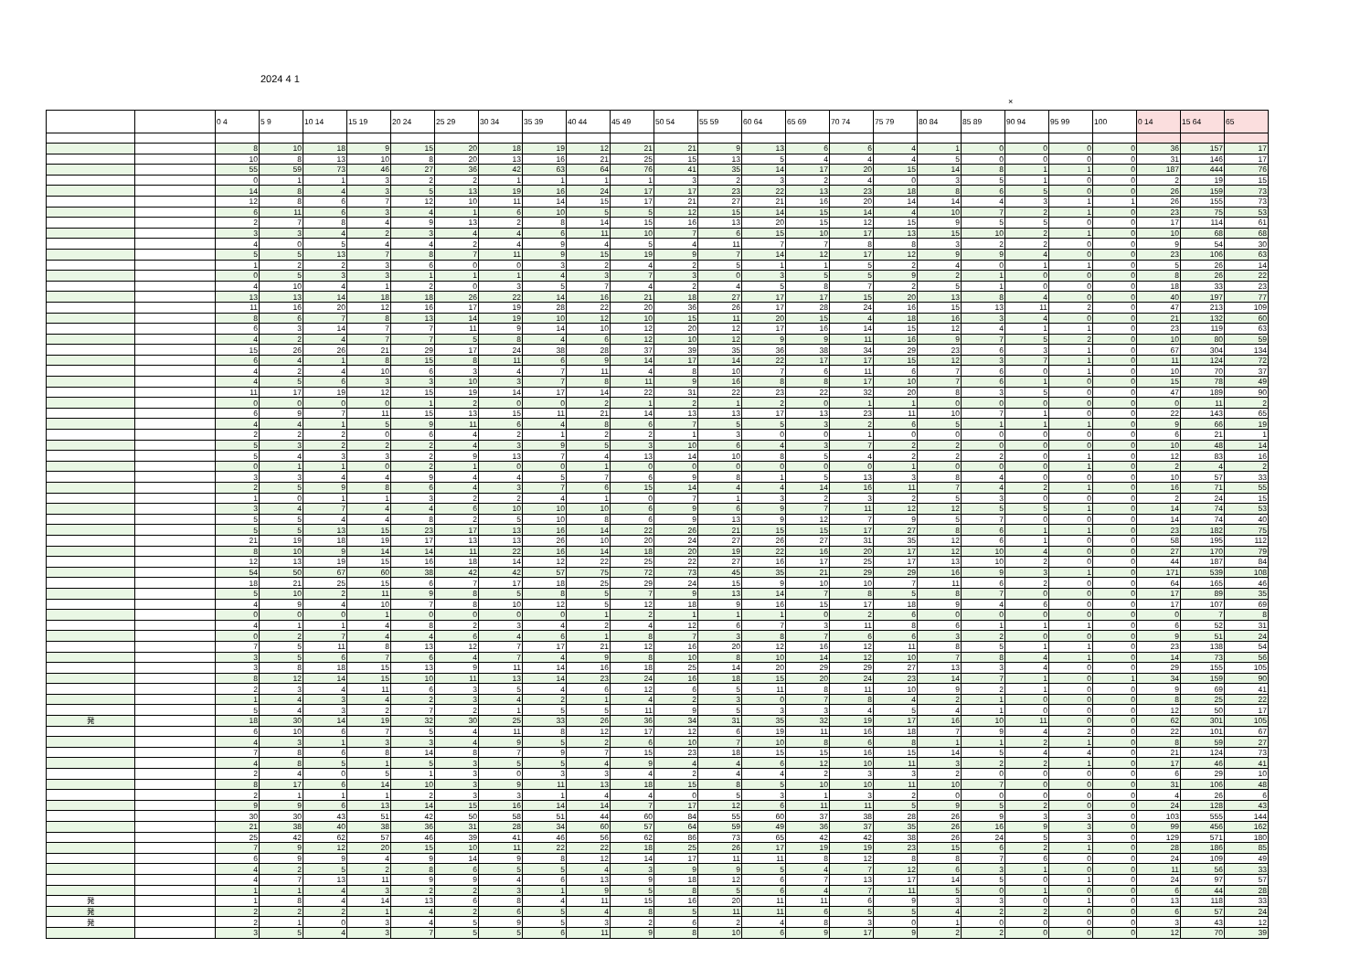2024 4 1
×
| | | 0 4 | 5 9 | 10 14 | 15 19 | 20 24 | 25 29 | 30 34 | 35 39 | 40 44 | 45 49 | 50 54 | 55 59 | 60 64 | 65 69 | 70 74 | 75 79 | 80 84 | 85 89 | 90 94 | 95 99 | 100 | 0 14 | 15 64 | 65 |
| --- | --- | --- | --- | --- | --- | --- | --- | --- | --- | --- | --- | --- | --- | --- | --- | --- | --- | --- | --- | --- | --- | --- | --- | --- | --- |
| | | 8 | 10 | 18 | 9 | 15 | 20 | 18 | 19 | 12 | 21 | 21 | 9 | 13 | 6 | 6 | 4 | 1 | 0 | 0 | 0 | 0 | 36 | 157 | 17 |
| | | 10 | 8 | 13 | 10 | 8 | 20 | 13 | 16 | 21 | 25 | 15 | 13 | 5 | 4 | 4 | 4 | 5 | 0 | 0 | 0 | 0 | 31 | 146 | 17 |
| | | 55 | 59 | 73 | 46 | 27 | 36 | 42 | 63 | 64 | 76 | 41 | 35 | 14 | 17 | 20 | 15 | 14 | 8 | 1 | 1 | 0 | 187 | 444 | 76 |
| | | 0 | 1 | 1 | 3 | 2 | 2 | 1 | 1 | 1 | 1 | 3 | 2 | 3 | 2 | 4 | 0 | 3 | 5 | 1 | 0 | 0 | 2 | 19 | 15 |
| | | 14 | 8 | 4 | 3 | 5 | 13 | 19 | 16 | 24 | 17 | 17 | 23 | 22 | 13 | 23 | 18 | 8 | 6 | 5 | 0 | 0 | 26 | 159 | 73 |
| | | 12 | 8 | 6 | 7 | 12 | 10 | 11 | 14 | 15 | 17 | 21 | 27 | 21 | 16 | 20 | 14 | 14 | 4 | 3 | 1 | 1 | 26 | 155 | 73 |
| | | 6 | 11 | 6 | 3 | 4 | 1 | 6 | 10 | 5 | 5 | 12 | 15 | 14 | 15 | 14 | 4 | 10 | 7 | 2 | 1 | 0 | 23 | 75 | 53 |
| | | 2 | 7 | 8 | 4 | 9 | 13 | 2 | 8 | 14 | 15 | 16 | 13 | 20 | 15 | 12 | 15 | 9 | 5 | 5 | 0 | 0 | 17 | 114 | 61 |
| | | 3 | 3 | 4 | 2 | 3 | 4 | 4 | 6 | 11 | 10 | 7 | 6 | 15 | 10 | 17 | 13 | 15 | 10 | 2 | 1 | 0 | 10 | 68 | 68 |
| | | 4 | 0 | 5 | 4 | 4 | 2 | 4 | 9 | 4 | 5 | 4 | 11 | 7 | 7 | 8 | 8 | 3 | 2 | 2 | 0 | 0 | 9 | 54 | 30 |
| | | 5 | 5 | 13 | 7 | 8 | 7 | 11 | 9 | 15 | 19 | 9 | 7 | 14 | 12 | 17 | 12 | 9 | 9 | 4 | 0 | 0 | 23 | 106 | 63 |
| | | 1 | 2 | 2 | 3 | 6 | 0 | 0 | 3 | 2 | 4 | 2 | 5 | 1 | 1 | 5 | 2 | 4 | 0 | 1 | 1 | 0 | 5 | 26 | 14 |
| | | 0 | 5 | 3 | 3 | 1 | 1 | 1 | 4 | 3 | 7 | 3 | 0 | 3 | 5 | 5 | 9 | 2 | 1 | 0 | 0 | 0 | 8 | 26 | 22 |
| | | 4 | 10 | 4 | 1 | 2 | 0 | 3 | 5 | 7 | 4 | 2 | 4 | 5 | 8 | 7 | 2 | 5 | 1 | 0 | 0 | 0 | 18 | 33 | 23 |
| | | 13 | 13 | 14 | 18 | 18 | 26 | 22 | 14 | 16 | 21 | 18 | 27 | 17 | 17 | 15 | 20 | 13 | 8 | 4 | 0 | 0 | 40 | 197 | 77 |
| | | 11 | 16 | 20 | 12 | 16 | 17 | 19 | 28 | 22 | 20 | 36 | 26 | 17 | 28 | 24 | 16 | 15 | 13 | 11 | 2 | 0 | 47 | 213 | 109 |
| | | 8 | 6 | 7 | 8 | 13 | 14 | 19 | 10 | 12 | 10 | 15 | 11 | 20 | 15 | 4 | 18 | 16 | 3 | 4 | 0 | 0 | 21 | 132 | 60 |
| | | 6 | 3 | 14 | 7 | 7 | 11 | 9 | 14 | 10 | 12 | 20 | 12 | 17 | 16 | 14 | 15 | 12 | 4 | 1 | 1 | 0 | 23 | 119 | 63 |
| | | 4 | 2 | 4 | 7 | 7 | 5 | 8 | 4 | 6 | 12 | 10 | 12 | 9 | 9 | 11 | 16 | 9 | 7 | 5 | 2 | 0 | 10 | 80 | 59 |
| | | 15 | 26 | 26 | 21 | 29 | 17 | 24 | 38 | 28 | 37 | 39 | 35 | 36 | 38 | 34 | 29 | 23 | 6 | 3 | 1 | 0 | 67 | 304 | 134 |
| | | 6 | 4 | 1 | 8 | 15 | 8 | 11 | 6 | 9 | 14 | 17 | 14 | 22 | 17 | 17 | 15 | 12 | 3 | 7 | 1 | 0 | 11 | 124 | 72 |
| | | 4 | 2 | 4 | 10 | 6 | 3 | 4 | 7 | 11 | 4 | 8 | 10 | 7 | 6 | 11 | 6 | 7 | 6 | 0 | 1 | 0 | 10 | 70 | 37 |
| | | 4 | 5 | 6 | 3 | 3 | 10 | 3 | 7 | 8 | 11 | 9 | 16 | 8 | 8 | 17 | 10 | 7 | 6 | 1 | 0 | 0 | 15 | 78 | 49 |
| | | 11 | 17 | 19 | 12 | 15 | 19 | 14 | 17 | 14 | 22 | 31 | 22 | 23 | 22 | 32 | 20 | 8 | 3 | 5 | 0 | 0 | 47 | 189 | 90 |
| | | 0 | 0 | 0 | 0 | 1 | 2 | 0 | 0 | 2 | 1 | 2 | 1 | 2 | 0 | 1 | 1 | 0 | 0 | 0 | 0 | 0 | 0 | 11 | 2 |
| | | 6 | 9 | 7 | 11 | 15 | 13 | 15 | 11 | 21 | 14 | 13 | 13 | 17 | 13 | 23 | 11 | 10 | 7 | 1 | 0 | 0 | 22 | 143 | 65 |
| | | 4 | 4 | 1 | 5 | 9 | 11 | 6 | 4 | 8 | 6 | 7 | 5 | 5 | 3 | 2 | 6 | 5 | 1 | 1 | 1 | 0 | 9 | 66 | 19 |
| | | 2 | 2 | 2 | 0 | 6 | 4 | 2 | 1 | 2 | 2 | 1 | 3 | 0 | 0 | 1 | 0 | 0 | 0 | 0 | 0 | 0 | 6 | 21 | 1 |
| | | 5 | 3 | 2 | 2 | 2 | 4 | 3 | 9 | 5 | 3 | 10 | 6 | 4 | 3 | 7 | 2 | 2 | 0 | 0 | 0 | 0 | 10 | 48 | 14 |
| | | 5 | 4 | 3 | 3 | 2 | 9 | 13 | 7 | 4 | 13 | 14 | 10 | 8 | 5 | 4 | 2 | 2 | 2 | 0 | 1 | 0 | 12 | 83 | 16 |
| | | 0 | 1 | 1 | 0 | 2 | 1 | 0 | 0 | 1 | 0 | 0 | 0 | 0 | 0 | 0 | 1 | 0 | 0 | 0 | 1 | 0 | 2 | 4 | 2 |
| | | 3 | 3 | 4 | 4 | 9 | 4 | 4 | 5 | 7 | 6 | 9 | 8 | 1 | 5 | 13 | 3 | 8 | 4 | 0 | 0 | 0 | 10 | 57 | 33 |
| | | 2 | 5 | 9 | 8 | 6 | 4 | 3 | 7 | 6 | 15 | 14 | 4 | 4 | 14 | 16 | 11 | 7 | 4 | 2 | 1 | 0 | 16 | 71 | 55 |
| | | 1 | 0 | 1 | 1 | 3 | 2 | 2 | 4 | 1 | 0 | 7 | 1 | 3 | 2 | 3 | 2 | 5 | 3 | 0 | 0 | 0 | 2 | 24 | 15 |
| | | 3 | 4 | 7 | 4 | 4 | 6 | 10 | 10 | 10 | 6 | 9 | 6 | 9 | 7 | 11 | 12 | 12 | 5 | 5 | 1 | 0 | 14 | 74 | 53 |
| | | 5 | 5 | 4 | 4 | 8 | 2 | 5 | 10 | 8 | 6 | 9 | 13 | 9 | 12 | 7 | 9 | 5 | 7 | 0 | 0 | 0 | 14 | 74 | 40 |
| | | 5 | 5 | 13 | 15 | 23 | 17 | 13 | 16 | 14 | 22 | 26 | 21 | 15 | 15 | 17 | 27 | 8 | 6 | 1 | 1 | 0 | 23 | 182 | 75 |
| | | 21 | 19 | 18 | 19 | 17 | 13 | 13 | 26 | 10 | 20 | 24 | 27 | 26 | 27 | 31 | 35 | 12 | 6 | 1 | 0 | 0 | 58 | 195 | 112 |
| | | 8 | 10 | 9 | 14 | 14 | 11 | 22 | 16 | 14 | 18 | 20 | 19 | 22 | 16 | 20 | 17 | 12 | 10 | 4 | 0 | 0 | 27 | 170 | 79 |
| | | 12 | 13 | 19 | 15 | 16 | 18 | 14 | 12 | 22 | 25 | 22 | 27 | 16 | 17 | 25 | 17 | 13 | 10 | 2 | 0 | 0 | 44 | 187 | 84 |
| | | 54 | 50 | 67 | 60 | 38 | 42 | 42 | 57 | 75 | 72 | 73 | 45 | 35 | 21 | 29 | 29 | 16 | 9 | 3 | 1 | 0 | 171 | 539 | 108 |
| | | 18 | 21 | 25 | 15 | 6 | 7 | 17 | 18 | 25 | 29 | 24 | 15 | 9 | 10 | 10 | 7 | 11 | 6 | 2 | 0 | 0 | 64 | 165 | 46 |
| | | 5 | 10 | 2 | 11 | 9 | 8 | 5 | 8 | 5 | 7 | 9 | 13 | 14 | 7 | 8 | 5 | 8 | 7 | 0 | 0 | 0 | 17 | 89 | 35 |
| | | 4 | 9 | 4 | 10 | 7 | 8 | 10 | 12 | 5 | 12 | 18 | 9 | 16 | 15 | 17 | 18 | 9 | 4 | 6 | 0 | 0 | 17 | 107 | 69 |
| | | 0 | 0 | 0 | 1 | 0 | 0 | 0 | 0 | 1 | 2 | 1 | 1 | 1 | 0 | 2 | 6 | 0 | 0 | 0 | 0 | 0 | 0 | 7 | 8 |
| | | 4 | 1 | 1 | 4 | 8 | 2 | 3 | 4 | 2 | 4 | 12 | 6 | 7 | 3 | 11 | 8 | 6 | 1 | 1 | 1 | 0 | 6 | 52 | 31 |
| | | 0 | 2 | 7 | 4 | 4 | 6 | 4 | 6 | 1 | 8 | 7 | 3 | 8 | 7 | 6 | 6 | 3 | 2 | 0 | 0 | 0 | 9 | 51 | 24 |
| | | 7 | 5 | 11 | 8 | 13 | 12 | 7 | 17 | 21 | 12 | 16 | 20 | 12 | 16 | 12 | 11 | 8 | 5 | 1 | 1 | 0 | 23 | 138 | 54 |
| | | 3 | 5 | 6 | 7 | 6 | 4 | 7 | 4 | 9 | 8 | 10 | 8 | 10 | 14 | 12 | 10 | 7 | 8 | 4 | 1 | 0 | 14 | 73 | 56 |
| | | 3 | 8 | 18 | 15 | 13 | 9 | 11 | 14 | 16 | 18 | 25 | 14 | 20 | 29 | 29 | 27 | 13 | 3 | 4 | 0 | 0 | 29 | 155 | 105 |
| | | 8 | 12 | 14 | 15 | 10 | 11 | 13 | 14 | 23 | 24 | 16 | 18 | 15 | 20 | 24 | 23 | 14 | 7 | 1 | 0 | 1 | 34 | 159 | 90 |
| | | 2 | 3 | 4 | 11 | 6 | 3 | 5 | 4 | 6 | 12 | 6 | 5 | 11 | 8 | 11 | 10 | 9 | 2 | 1 | 0 | 0 | 9 | 69 | 41 |
| | | 1 | 4 | 3 | 4 | 2 | 3 | 4 | 2 | 1 | 4 | 2 | 3 | 0 | 7 | 8 | 4 | 2 | 1 | 0 | 0 | 0 | 8 | 25 | 22 |
| | | 5 | 4 | 3 | 2 | 7 | 2 | 1 | 5 | 5 | 11 | 9 | 5 | 3 | 3 | 4 | 5 | 4 | 1 | 0 | 0 | 0 | 12 | 50 | 17 |
| 発 | | 18 | 30 | 14 | 19 | 32 | 30 | 25 | 33 | 26 | 36 | 34 | 31 | 35 | 32 | 19 | 17 | 16 | 10 | 11 | 0 | 0 | 62 | 301 | 105 |
| | | 6 | 10 | 6 | 7 | 5 | 4 | 11 | 8 | 12 | 17 | 12 | 6 | 19 | 11 | 16 | 18 | 7 | 9 | 4 | 2 | 0 | 22 | 101 | 67 |
| | | 4 | 3 | 1 | 3 | 3 | 4 | 9 | 5 | 2 | 6 | 10 | 7 | 10 | 8 | 6 | 8 | 1 | 1 | 2 | 1 | 0 | 8 | 59 | 27 |
| | | 7 | 8 | 6 | 8 | 14 | 8 | 7 | 9 | 7 | 15 | 23 | 18 | 15 | 15 | 16 | 15 | 14 | 5 | 4 | 4 | 0 | 21 | 124 | 73 |
| | | 4 | 8 | 5 | 1 | 5 | 3 | 5 | 5 | 4 | 9 | 4 | 4 | 6 | 12 | 10 | 11 | 3 | 2 | 2 | 1 | 0 | 17 | 46 | 41 |
| | | 2 | 4 | 0 | 5 | 1 | 3 | 0 | 3 | 3 | 4 | 2 | 4 | 4 | 2 | 3 | 3 | 2 | 0 | 0 | 0 | 0 | 6 | 29 | 10 |
| | | 8 | 17 | 6 | 14 | 10 | 3 | 9 | 11 | 13 | 18 | 15 | 8 | 5 | 10 | 10 | 11 | 10 | 7 | 0 | 0 | 0 | 31 | 106 | 48 |
| | | 2 | 1 | 1 | 1 | 2 | 3 | 3 | 1 | 4 | 4 | 0 | 5 | 3 | 1 | 3 | 2 | 0 | 0 | 0 | 0 | 0 | 4 | 26 | 6 |
| | | 9 | 9 | 6 | 13 | 14 | 15 | 16 | 14 | 14 | 7 | 17 | 12 | 6 | 11 | 11 | 5 | 9 | 5 | 2 | 0 | 0 | 24 | 128 | 43 |
| | | 30 | 30 | 43 | 51 | 42 | 50 | 58 | 51 | 44 | 60 | 84 | 55 | 60 | 37 | 38 | 28 | 26 | 9 | 3 | 3 | 0 | 103 | 555 | 144 |
| | | 21 | 38 | 40 | 38 | 36 | 31 | 28 | 34 | 60 | 57 | 64 | 59 | 49 | 36 | 37 | 35 | 26 | 16 | 9 | 3 | 0 | 99 | 456 | 162 |
| | | 25 | 42 | 62 | 57 | 46 | 39 | 41 | 46 | 56 | 62 | 86 | 73 | 65 | 42 | 42 | 38 | 26 | 24 | 5 | 3 | 0 | 129 | 571 | 180 |
| | | 7 | 9 | 12 | 20 | 15 | 10 | 11 | 22 | 22 | 18 | 25 | 26 | 17 | 19 | 19 | 23 | 15 | 6 | 2 | 1 | 0 | 28 | 186 | 85 |
| | | 6 | 9 | 9 | 4 | 9 | 14 | 9 | 8 | 12 | 14 | 17 | 11 | 11 | 8 | 12 | 8 | 8 | 7 | 6 | 0 | 0 | 24 | 109 | 49 |
| | | 4 | 2 | 5 | 2 | 8 | 6 | 5 | 5 | 4 | 3 | 9 | 9 | 5 | 4 | 7 | 12 | 6 | 3 | 1 | 0 | 0 | 11 | 56 | 33 |
| | | 4 | 7 | 13 | 11 | 9 | 9 | 4 | 6 | 13 | 9 | 18 | 12 | 6 | 7 | 13 | 17 | 14 | 5 | 0 | 1 | 0 | 24 | 97 | 57 |
| | | 1 | 1 | 4 | 3 | 2 | 2 | 3 | 1 | 9 | 5 | 8 | 5 | 6 | 4 | 7 | 11 | 5 | 0 | 1 | 0 | 0 | 6 | 44 | 28 |
| 発 | | 1 | 8 | 4 | 14 | 13 | 6 | 8 | 4 | 11 | 15 | 16 | 20 | 11 | 11 | 6 | 9 | 3 | 3 | 0 | 1 | 0 | 13 | 118 | 33 |
| 発 | | 2 | 2 | 2 | 1 | 4 | 2 | 6 | 5 | 4 | 8 | 5 | 11 | 11 | 6 | 5 | 5 | 4 | 2 | 2 | 0 | 0 | 6 | 57 | 24 |
| 発 | | 2 | 1 | 0 | 3 | 4 | 5 | 9 | 5 | 3 | 2 | 6 | 2 | 4 | 8 | 3 | 0 | 1 | 0 | 0 | 0 | 0 | 3 | 43 | 12 |
| | | 3 | 5 | 4 | 3 | 7 | 5 | 5 | 6 | 11 | 9 | 8 | 10 | 6 | 9 | 17 | 9 | 2 | 2 | 0 | 0 | 0 | 12 | 70 | 39 |